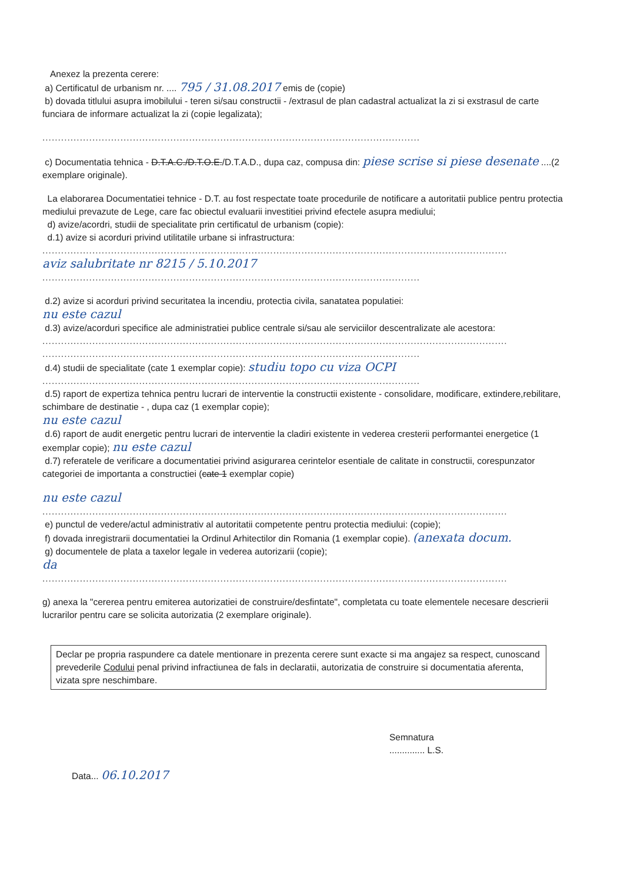Anexez la prezenta cerere:
a) Certificatul de urbanism nr. .... 795 / 31.08.2017 emis de (copie)
b) dovada titlului asupra imobilului - teren si/sau constructii - /extrasul de plan cadastral actualizat la zi si exstrasul de carte funciara de informare actualizat la zi (copie legalizata);
.........................................................................................................................
c) Documentatia tehnica - D.T.A.C./D.T.O.E./D.T.A.D., dupa caz, compusa din: piese scrise si piese desenate ....(2 exemplare originale).
La elaborarea Documentatiei tehnice - D.T. au fost respectate toate procedurile de notificare a autoritatii publice pentru protectia mediului prevazute de Lege, care fac obiectul evaluarii investitiei privind efectele asupra mediului;
d) avize/acordri, studii de specialitate prin certificatul de urbanism (copie):
d.1) avize si acorduri privind utilitatile urbane si infrastructura:
.....................................................................................................................................................
aviz salubritate nr 8215 / 5.10.2017
.........................................................................................................................
d.2) avize si acorduri privind securitatea la incendiu, protectia civila, sanatatea populatiei:
nu este cazul
d.3) avize/acorduri specifice ale administratiei publice centrale si/sau ale serviciilor descentralizate ale acestora:
.....................................................................................................................................................
.........................................................................................................................
d.4) studii de specialitate (cate 1 exemplar copie): studiu topo cu viza OCPI
.........................................................................................................................
d.5) raport de expertiza tehnica pentru lucrari de interventie la constructii existente - consolidare, modificare, extindere,rebilitare, schimbare de destinatie - , dupa caz (1 exemplar copie);
nu este cazul
d.6) raport de audit energetic pentru lucrari de interventie la cladiri existente in vederea cresterii performantei energetice (1 exemplar copie); nu este cazul
d.7) referatele de verificare a documentatiei privind asigurarea cerintelor esentiale de calitate in constructii, corespunzator categoriei de importanta a constructiei (cate 1 exemplar copie)
nu este cazul
.....................................................................................................................................................
e) punctul de vedere/actul administrativ al autoritatii competente pentru protectia mediului: (copie);
f) dovada inregistrarii documentatiei la Ordinul Arhitectilor din Romania (1 exemplar copie). (anexata docum.
g) documentele de plata a taxelor legale in vederea autorizarii (copie);
da
.....................................................................................................................................................
g) anexa la "cererea pentru emiterea autorizatiei de construire/desfintate", completata cu toate elementele necesare descrierii lucrarilor pentru care se solicita autorizatia (2 exemplare originale).
Declar pe propria raspundere ca datele mentionare in prezenta cerere sunt exacte si ma angajez sa respect, cunoscand prevederile Codului penal privind infractiunea de fals in declaratii, autorizatia de construire si documentatia aferenta, vizata spre neschimbare.
Semnatura
.............. L.S.
Data... 06.10.2017